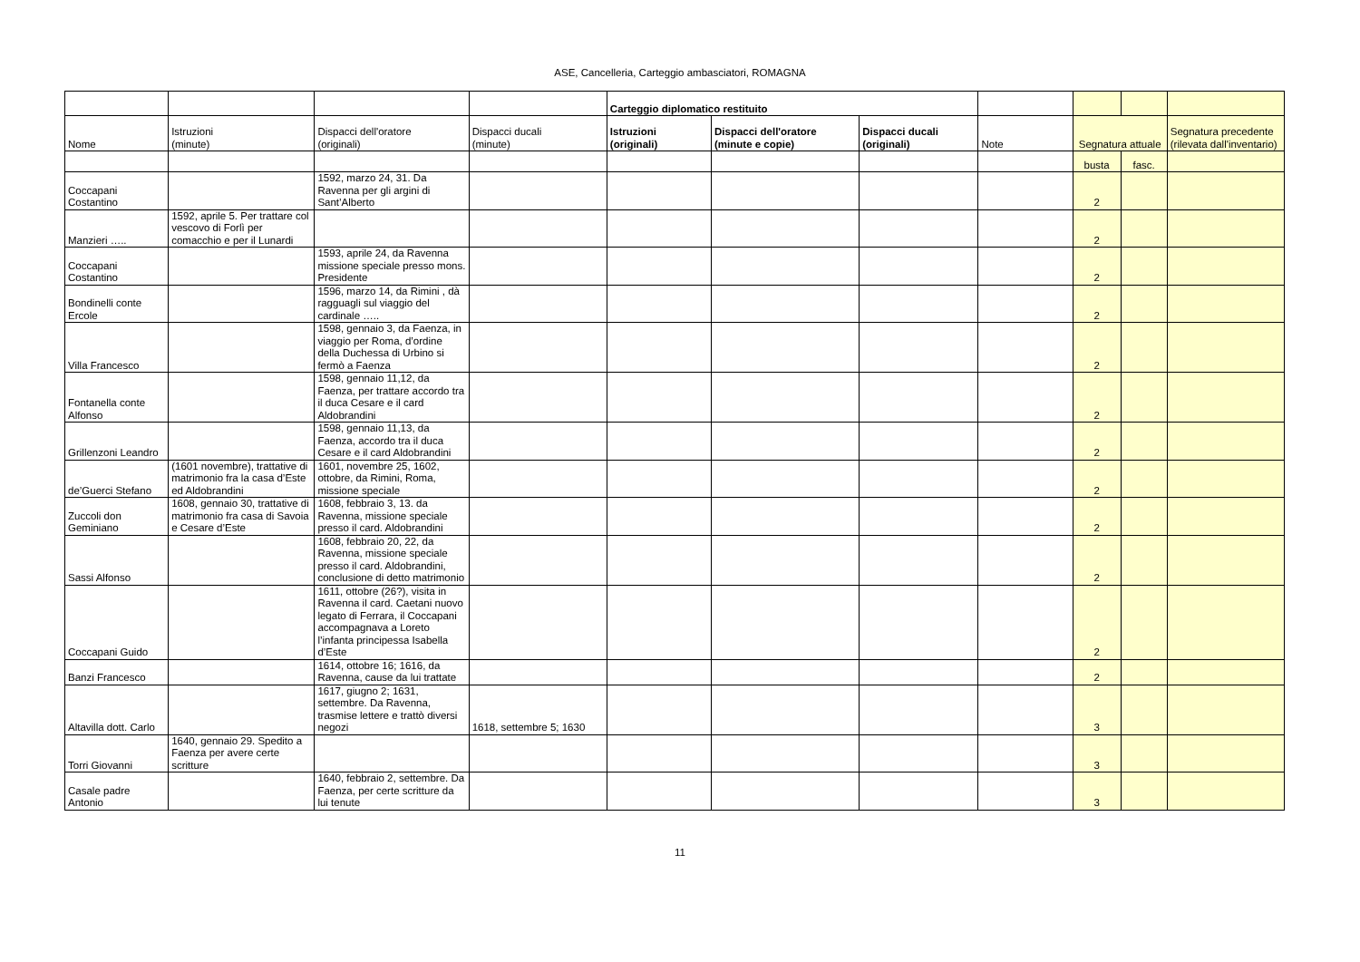ASE, Cancelleria, Carteggio ambasciatori, ROMAGNA
| | | | | Carteggio diplomatico restituito | | | | | | |
| Nome | Istruzioni (minute) | Dispacci dell'oratore (originali) | Dispacci ducali (minute) | Istruzioni (originali) | Dispacci dell'oratore (minute e copie) | Dispacci ducali (originali) | Note | Segnatura attuale | | Segnatura precedente (rilevata dall'inventario) |
| | | | | | | | | busta | fasc. | |
| Coccapani Costantino | | 1592, marzo 24, 31. Da Ravenna per gli argini di Sant’Alberto | | | | | | 2 | | |
| Manzieri ….. | 1592, aprile 5. Per trattare col vescovo di Forlì per comacchio e per il Lunardi | | | | | | | 2 | | |
| Coccapani Costantino | | 1593, aprile 24, da Ravenna missione speciale presso mons. Presidente | | | | | | 2 | | |
| Bondinelli conte Ercole | | 1596, marzo 14, da Rimini , dà ragguagli sul viaggio del cardinale ….. | | | | | | 2 | | |
| Villa Francesco | | 1598, gennaio 3, da Faenza, in viaggio per Roma, d’ordine della Duchessa di Urbino si fermò a Faenza | | | | | | 2 | | |
| Fontanella conte Alfonso | | 1598, gennaio 11,12, da Faenza, per trattare accordo tra il duca Cesare e il card Aldobrandini | | | | | | 2 | | |
| Grillenzoni Leandro | | 1598, gennaio 11,13, da Faenza, accordo tra il duca Cesare e il card Aldobrandini | | | | | | 2 | | |
| de’Guerci Stefano | (1601 novembre), trattative di matrimonio fra la casa d’Este ed Aldobrandini | 1601, novembre 25, 1602, ottobre, da Rimini, Roma, missione speciale | | | | | | 2 | | |
| Zuccoli don Geminiano | 1608, gennaio 30, trattative di matrimonio fra casa di Savoia e Cesare d’Este | 1608, febbraio 3, 13. da Ravenna, missione speciale presso il card. Aldobrandini | | | | | | 2 | | |
| Sassi Alfonso | | 1608, febbraio 20, 22, da Ravenna, missione speciale presso il card. Aldobrandini, conclusione di detto matrimonio | | | | | | 2 | | |
| Coccapani Guido | | 1611, ottobre (26?), visita in Ravenna il card. Caetani nuovo legato di Ferrara, il Coccapani accompagnava a Loreto l’infanta principessa Isabella d’Este | | | | | | 2 | | |
| Banzi Francesco | | 1614, ottobre 16; 1616, da Ravenna, cause da lui trattate | | | | | | 2 | | |
| Altavilla dott. Carlo | | 1617, giugno 2; 1631, settembre. Da Ravenna, trasmise lettere e trattò diversi negozi | 1618, settembre 5; 1630 | | | | | 3 | | |
| Torri Giovanni | 1640, gennaio 29. Spedito a Faenza per avere certe scritture | | | | | | | 3 | | |
| Casale padre Antonio | | 1640, febbraio 2, settembre. Da Faenza, per certe scritture da lui tenute | | | | | | 3 | | |
11